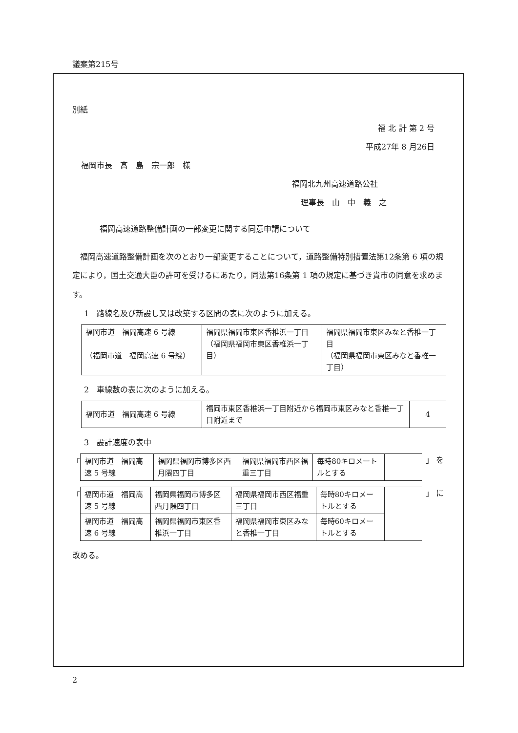議案第215号
別紙
福 北 計 第 2 号
平成27年 8 月26日
福岡市長　髙　島　宗一郎　様
福岡北九州高速道路公社
理事長　山　中　義　之
福岡高速道路整備計画の一部変更に関する同意申請について
　福岡高速道路整備計画を次のとおり一部変更することについて，道路整備特別措置法第12条第 6 項の規定により，国土交通大臣の許可を受けるにあたり，同法第16条第 1 項の規定に基づき貴市の同意を求めます。
1　路線名及び新設し又は改築する区間の表に次のように加える。
| 福岡市道 福岡高速 6 号線 （福岡市道 福岡高速 6 号線） | 福岡県福岡市東区香椎浜一丁目 （福岡県福岡市東区香椎浜一丁目） | 福岡県福岡市東区みなと香椎一丁目 （福岡県福岡市東区みなと香椎一丁目） |
2　車線数の表に次のように加える。
| 福岡市道 福岡高速 6 号線 | 福岡市東区香椎浜一丁目附近から福岡市東区みなと香椎一丁目附近まで | 4 |
3　設計速度の表中
「
| 福岡市道 福岡高速 5 号線 | 福岡県福岡市博多区西月隈四丁目 | 福岡県福岡市西区福重三丁目 | 毎時80キロメートルとする | |
」 を
「
| 福岡市道 福岡高速 5 号線 | 福岡県福岡市博多区西月隈四丁目 | 福岡県福岡市西区福重三丁目 | 毎時80キロメートルとする | |
| 福岡市道 福岡高速 6 号線 | 福岡県福岡市東区香椎浜一丁目 | 福岡県福岡市東区みなと香椎一丁目 | 毎時60キロメートルとする | |
」 に
改める。
2